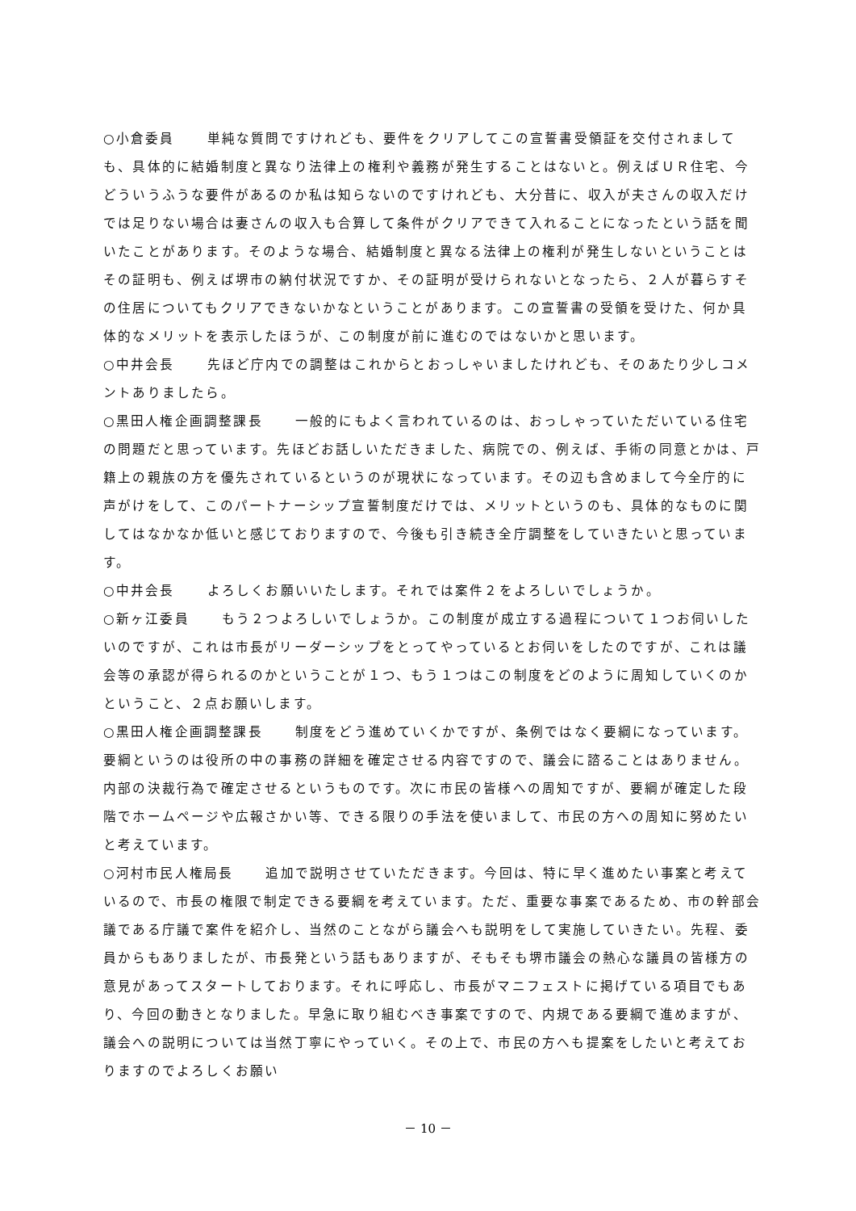○小倉委員 単純な質問ですけれども、要件をクリアしてこの宣誓書受領証を交付されましても、具体的に結婚制度と異なり法律上の権利や義務が発生することはないと。例えばＵＲ住宅、今どういうふうな要件があるのか私は知らないのですけれども、大分昔に、収入が夫さんの収入だけでは足りない場合は妻さんの収入も合算して条件がクリアできて入れることになったという話を聞いたことがあります。そのような場合、結婚制度と異なる法律上の権利が発生しないということはその証明も、例えば堺市の納付状況ですか、その証明が受けられないとなったら、２人が暮らすその住居についてもクリアできないかなということがあります。この宣誓書の受領を受けた、何か具体的なメリットを表示したほうが、この制度が前に進むのではないかと思います。
○中井会長 先ほど庁内での調整はこれからとおっしゃいましたけれども、そのあたり少しコメントありましたら。
○黒田人権企画調整課長 一般的にもよく言われているのは、おっしゃっていただいている住宅の問題だと思っています。先ほどお話しいただきました、病院での、例えば、手術の同意とかは、戸籍上の親族の方を優先されているというのが現状になっています。その辺も含めまして今全庁的に声がけをして、このパートナーシップ宣誓制度だけでは、メリットというのも、具体的なものに関してはなかなか低いと感じておりますので、今後も引き続き全庁調整をしていきたいと思っています。
○中井会長 よろしくお願いいたします。それでは案件２をよろしいでしょうか。
○新ヶ江委員 もう２つよろしいでしょうか。この制度が成立する過程について１つお伺いしたいのですが、これは市長がリーダーシップをとってやっているとお伺いをしたのですが、これは議会等の承認が得られるのかということが１つ、もう１つはこの制度をどのように周知していくのかということ、２点お願いします。
○黒田人権企画調整課長 制度をどう進めていくかですが、条例ではなく要綱になっています。要綱というのは役所の中の事務の詳細を確定させる内容ですので、議会に諮ることはありません。内部の決裁行為で確定させるというものです。次に市民の皆様への周知ですが、要綱が確定した段階でホームページや広報さかい等、できる限りの手法を使いまして、市民の方への周知に努めたいと考えています。
○河村市民人権局長 追加で説明させていただきます。今回は、特に早く進めたい事案と考えているので、市長の権限で制定できる要綱を考えています。ただ、重要な事案であるため、市の幹部会議である庁議で案件を紹介し、当然のことながら議会へも説明をして実施していきたい。先程、委員からもありましたが、市長発という話もありますが、そもそも堺市議会の熱心な議員の皆様方の意見があってスタートしております。それに呼応し、市長がマニフェストに掲げている項目でもあり、今回の動きとなりました。早急に取り組むべき事案ですので、内規である要綱で進めますが、議会への説明については当然丁寧にやっていく。その上で、市民の方へも提案をしたいと考えておりますのでよろしくお願い
－ 10 －